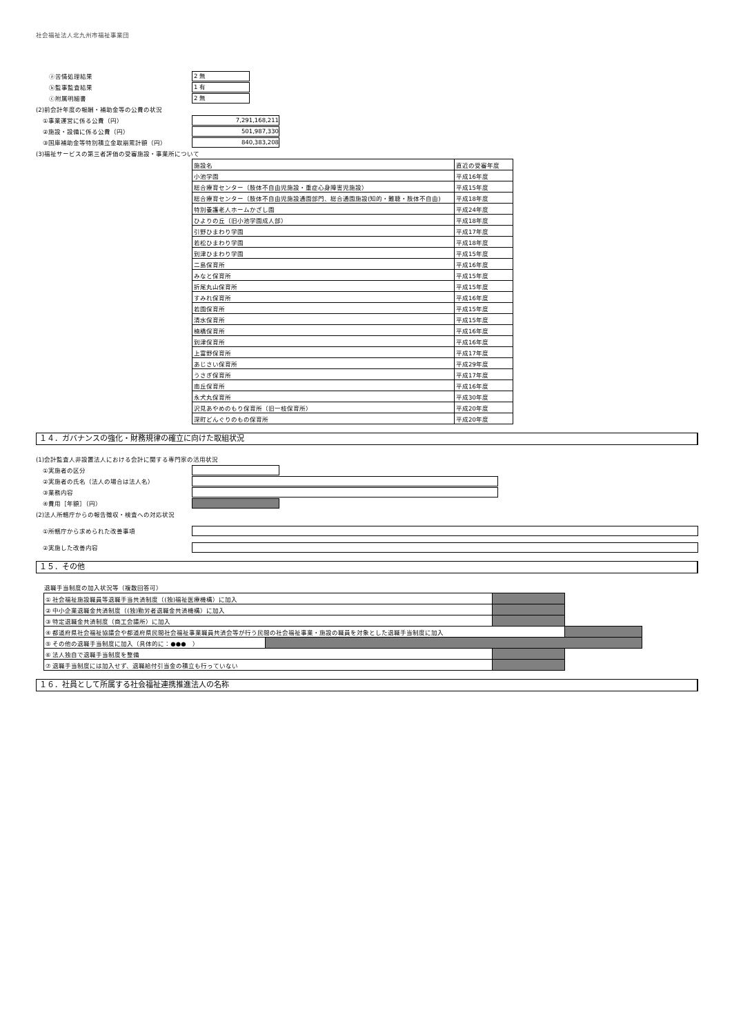社会福祉法人北九州市福祉事業団
　ⓐ苦情処理結果
2 無
　ⓑ監事監査結果
1 有
　ⓒ附属明細書
2 無
(2)前会計年度の報酬・補助金等の公費の状況
①事業運営に係る公費（円）
7,291,168,211
②施設・設備に係る公費（円）
501,987,330
③国庫補助金等特別積立金取崩累計額（円）
840,383,208
(3)福祉サービスの第三者評価の受審施設・事業所について
| 施設名 | 直近の受審年度 |
| 小池学園 | 平成16年度 |
| 総合療育センター（肢体不自由児施設・重症心身障害児施設） | 平成15年度 |
| 総合療育センター（肢体不自由児施設通園部門、総合通園施設(知的・難聴・肢体不自由) | 平成18年度 |
| 特別養護老人ホームかざし園 | 平成24年度 |
| ひよりの丘（旧小池学園成人部） | 平成18年度 |
| 引野ひまわり学園 | 平成17年度 |
| 若松ひまわり学園 | 平成18年度 |
| 到津ひまわり学園 | 平成15年度 |
| 二島保育所 | 平成16年度 |
| みなと保育所 | 平成15年度 |
| 折尾丸山保育所 | 平成15年度 |
| すみれ保育所 | 平成16年度 |
| 若園保育所 | 平成15年度 |
| 清水保育所 | 平成15年度 |
| 楠橋保育所 | 平成16年度 |
| 到津保育所 | 平成16年度 |
| 上富野保育所 | 平成17年度 |
| あじさい保育所 | 平成29年度 |
| うさぎ保育所 | 平成17年度 |
| 南丘保育所 | 平成16年度 |
| 永犬丸保育所 | 平成30年度 |
| 沢見あやめのもり保育所（旧一枝保育所） | 平成20年度 |
| 深町どんぐりのもの保育所 | 平成20年度 |
１４．ガバナンスの強化・財務規律の確立に向けた取組状況
(1)会計監査人非設置法人における会計に関する専門家の活用状況
①実施者の区分
②実施者の氏名（法人の場合は法人名）
③業務内容
④費用［年額］（円）
(2)法人所轄庁からの報告徴収・検査への対応状況
①所轄庁から求められた改善事項
②実施した改善内容
１５．その他
退職手当制度の加入状況等（複数回答可）
| ① 社会福祉施設職員等退職手当共済制度（(独)福祉医療機構）に加入 | | | |
| ② 中小企業退職金共済制度（(独)勤労者退職金共済機構）に加入 | | | |
| ③ 特定退職金共済制度（商工会議所）に加入 | | | |
| ④ 都道府県社会福祉協議会や都道府県民間社会福祉事業職員共済会等が行う民間の社会福祉事業・施設の職員を対象とした退職手当制度に加入 | | | |
| ⑤ その他の退職手当制度に加入（具体的に：●●● ） | | | |
| ⑥ 法人独自で退職手当制度を整備 | | | |
| ⑦ 退職手当制度には加入せず、退職給付引当金の積立も行っていない | | | |
１６．社員として所属する社会福祉連携推進法人の名称